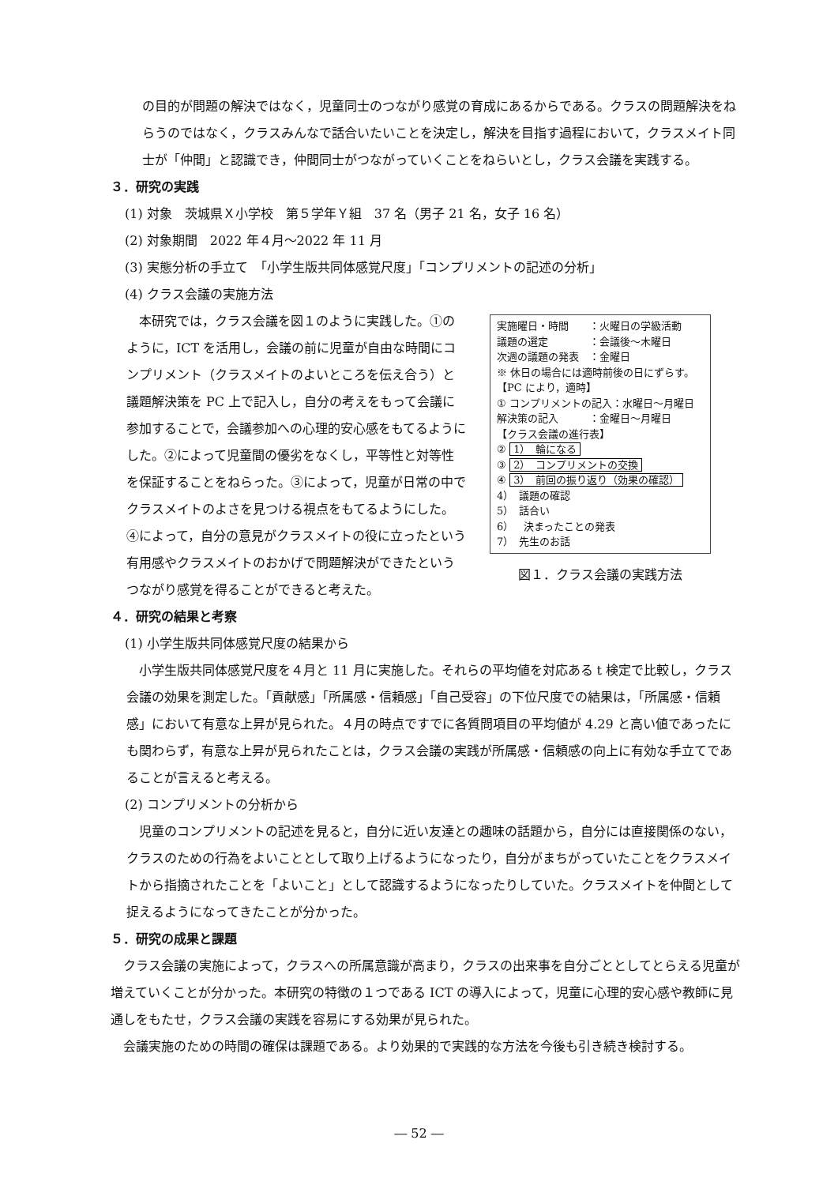の目的が問題の解決ではなく，児童同士のつながり感覚の育成にあるからである。クラスの問題解決をねらうのではなく，クラスみんなで話合いたいことを決定し，解決を目指す過程において，クラスメイト同士が「仲間」と認識でき，仲間同士がつながっていくことをねらいとし，クラス会議を実践する。
３．研究の実践
(1) 対象　茨城県Ｘ小学校　第５学年Ｙ組　37 名（男子 21 名，女子 16 名）
(2) 対象期間　2022 年４月～2022 年 11 月
(3) 実態分析の手立て　「小学生版共同体感覚尺度」「コンプリメントの記述の分析」
(4) クラス会議の実施方法
　本研究では，クラス会議を図１のように実践した。①のように，ICT を活用し，会議の前に児童が自由な時間にコンプリメント（クラスメイトのよいところを伝え合う）と議題解決策を PC 上で記入し，自分の考えをもって会議に参加することで，会議参加への心理的安心感をもてるようにした。②によって児童間の優劣をなくし，平等性と対等性を保証することをねらった。③によって，児童が日常の中でクラスメイトのよさを見つける視点をもてるようにした。④によって，自分の意見がクラスメイトの役に立ったという有用感やクラスメイトのおかげで問題解決ができたというつながり感覚を得ることができると考えた。
実施曜日・時間　　：火曜日の学級活動
議題の選定　　　　：会議後～木曜日
次週の議題の発表　：金曜日
※ 休日の場合には適時前後の日にずらす。
【PC により，適時】
① コンプリメントの記入：水曜日～月曜日
解決策の記入　　　：金曜日～月曜日
【クラス会議の進行表】
② 1）　輪になる
③ 2）　コンプリメントの交換
④ 3）　前回の振り返り（効果の確認）
4）　議題の確認
5）　話合い
6）　決まったことの発表
7）　先生のお話
図１．クラス会議の実践方法
４．研究の結果と考察
(1) 小学生版共同体感覚尺度の結果から
　小学生版共同体感覚尺度を４月と 11 月に実施した。それらの平均値を対応ある t 検定で比較し，クラス会議の効果を測定した。「貢献感」「所属感・信頼感」「自己受容」の下位尺度での結果は，「所属感・信頼感」において有意な上昇が見られた。４月の時点ですでに各質問項目の平均値が 4.29 と高い値であったにも関わらず，有意な上昇が見られたことは，クラス会議の実践が所属感・信頼感の向上に有効な手立てであることが言えると考える。
(2) コンプリメントの分析から
　児童のコンプリメントの記述を見ると，自分に近い友達との趣味の話題から，自分には直接関係のない，クラスのための行為をよいこととして取り上げるようになったり，自分がまちがっていたことをクラスメイトから指摘されたことを「よいこと」として認識するようになったりしていた。クラスメイトを仲間として捉えるようになってきたことが分かった。
５．研究の成果と課題
　クラス会議の実施によって，クラスへの所属意識が高まり，クラスの出来事を自分ごととしてとらえる児童が増えていくことが分かった。本研究の特徴の１つである ICT の導入によって，児童に心理的安心感や教師に見通しをもたせ，クラス会議の実践を容易にする効果が見られた。
　会議実施のための時間の確保は課題である。より効果的で実践的な方法を今後も引き続き検討する。
― 52 ―